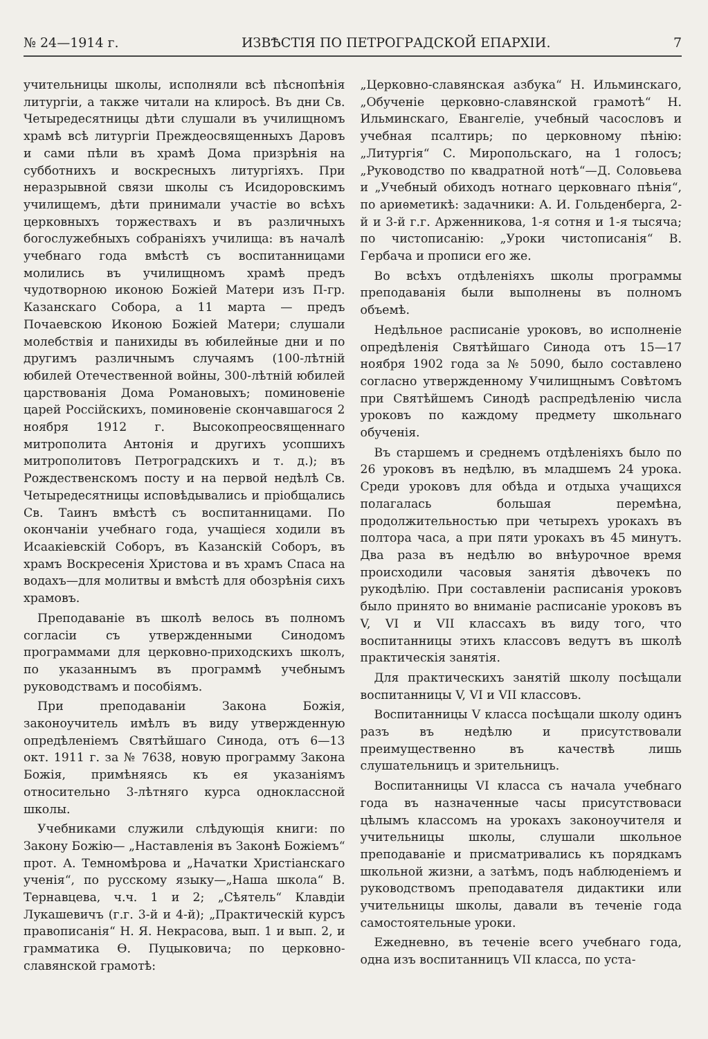№ 24—1914 г. ИЗВѢСТІЯ ПО ПЕТРОГРАДСКОЙ ЕПАРХІИ. 7
учительницы школы, исполняли всѣ пѣснопѣнія литургіи, а также читали на клиросѣ. Въ дни Св. Четыредесятницы дѣти слушали въ училищномъ храмѣ всѣ литургіи Преждеосвященныхъ Даровъ и сами пѣли въ храмѣ Дома призрѣнія на субботнихъ и воскресныхъ литургіяхъ. При неразрывной связи школы съ Исидоровскимъ училищемъ, дѣти принимали участіе во всѣхъ церковныхъ торжествахъ и въ различныхъ богослужебныхъ собраніяхъ училища: въ началѣ учебнаго года вмѣстѣ съ воспитанницами молились въ училищномъ храмѣ предъ чудотворною иконою Божіей Матери изъ П-гр. Казанскаго Собора, а 11 марта — предъ Почаевскою Иконою Божіей Матери; слушали молебствія и панихиды въ юбилейные дни и по другимъ различнымъ случаямъ (100-лѣтній юбилей Отечественной войны, 300-лѣтній юбилей царствованія Дома Романовыхъ; поминовеніе царей Россійскихъ, поминовеніе скончавшагося 2 ноября 1912 г. Высокопреосвященнаго митрополита Антонія и другихъ усопшихъ митрополитовъ Петроградскихъ и т. д.); въ Рождественскомъ посту и на первой недѣлѣ Св. Четыредесятницы исповѣдывались и пріобщались Св. Таинъ вмѣстѣ съ воспитанницами. По окончаніи учебнаго года, учащіеся ходили въ Исаакіевскій Соборъ, въ Казанскій Соборъ, въ храмъ Воскресенія Христова и въ храмъ Спаса на водахъ—для молитвы и вмѣстѣ для обозрѣнія сихъ храмовъ.
Преподаваніе въ школѣ велось въ полномъ согласіи съ утвержденными Синодомъ программами для церковно-приходскихъ школъ, по указаннымъ въ программѣ учебнымъ руководствамъ и пособіямъ.
При преподаваніи Закона Божія, законоучитель имѣлъ въ виду утвержденную опредѣленіемъ Святѣйшаго Синода, отъ 6—13 окт. 1911 г. за № 7638, новую программу Закона Божія, примѣняясь къ ея указаніямъ относительно 3-лѣтняго курса одноклассной школы.
Учебниками служили слѣдующія книги: по Закону Божію— „Наставленія въ Законѣ Божіемъ“ прот. А. Темномѣрова и „Начатки Христіанскаго ученія“, по русскому языку—„Наша школа“ В. Тернавцева, ч.ч. 1 и 2; „Сѣятель“ Клавдіи Лукашевичъ (г.г. 3-й и 4-й); „Практическій курсъ правописанія“ Н. Я. Некрасова, вып. 1 и вып. 2, и грамматика Ѳ. Пуцыковича; по церковно-славянской грамотѣ:
„Церковно-славянская азбука“ Н. Ильминскаго, „Обученіе церковно-славянской грамотѣ“ Н. Ильминскаго, Евангеліе, учебный часословъ и учебная псалтирь; по церковному пѣнію: „Литургія“ С. Миропольскаго, на 1 голосъ; „Руководство по квадратной нотѣ“—Д. Соловьева и „Учебный обиходъ нотнаго церковнаго пѣнія“, по ариѳметикѣ: задачники: А. И. Гольденберга, 2-й и 3-й г.г. Арженникова, 1-я сотня и 1-я тысяча; по чистописанію: „Уроки чистописанія“ В. Гербача и прописи его же.
Во всѣхъ отдѣленіяхъ школы программы преподаванія были выполнены въ полномъ объемѣ.
Недѣльное расписаніе уроковъ, во исполненіе опредѣленія Святѣйшаго Синода отъ 15—17 ноября 1902 года за № 5090, было составлено согласно утвержденному Училищнымъ Совѣтомъ при Святѣйшемъ Синодѣ распредѣленію числа уроковъ по каждому предмету школьнаго обученія.
Въ старшемъ и среднемъ отдѣленіяхъ было по 26 уроковъ въ недѣлю, въ младшемъ 24 урока. Среди уроковъ для обѣда и отдыха учащихся полагалась большая перемѣна, продолжительностью при четырехъ урокахъ въ полтора часа, а при пяти урокахъ въ 45 минутъ. Два раза въ недѣлю во внѣурочное время происходили часовыя занятія дѣвочекъ по рукодѣлію. При составленіи расписанія уроковъ было принято во вниманіе расписаніе уроковъ въ V, VI и VII классахъ въ виду того, что воспитанницы этихъ классовъ ведутъ въ школѣ практическія занятія.
Для практическихъ занятій школу посѣщали воспитанницы V, VI и VII классовъ.
Воспитанницы V класса посѣщали школу одинъ разъ въ недѣлю и присутствовали преимущественно въ качествѣ лишь слушательницъ и зрительницъ.
Воспитанницы VI класса съ начала учебнаго года въ назначенные часы присутствоваси цѣлымъ классомъ на урокахъ законоучителя и учительницы школы, слушали школьное преподаваніе и присматривались къ порядкамъ школьной жизни, а затѣмъ, подъ наблюденіемъ и руководствомъ преподавателя дидактики или учительницы школы, давали въ теченіе года самостоятельные уроки.
Ежедневно, въ теченіе всего учебнаго года, одна изъ воспитанницъ VII класса, по уста-